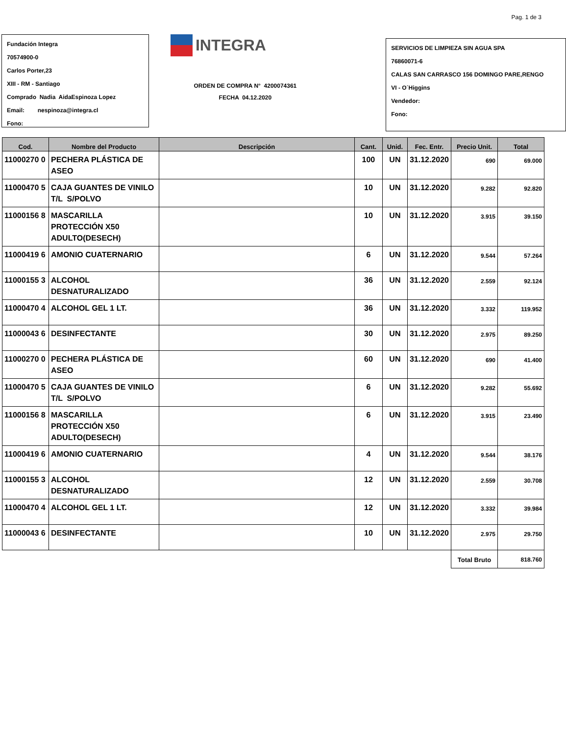Pag. 1 de 3
Fundación Integra
70574900-0
Carlos Porter,23
XIII - RM - Santiago
Comprado Nadia AidaEspinoza Lopez
Email: nespinoza@integra.cl
Fono:
INTEGRA
ORDEN DE COMPRA N° 4200074361
FECHA 04.12.2020
SERVICIOS DE LIMPIEZA SIN AGUA SPA
76860071-6
CALAS SAN CARRASCO 156 DOMINGO PARE,RENGO
VI - O´Higgins
Vendedor:
Fono:
| Cod. | Nombre del Producto | Descripción | Cant. | Unid. | Fec. Entr. | Precio Unit. | Total |
| --- | --- | --- | --- | --- | --- | --- | --- |
| 11000270 0 | PECHERA PLÁSTICA DE ASEO | | 100 | UN | 31.12.2020 | 690 | 69.000 |
| 11000470 5 | CAJA GUANTES DE VINILO T/L S/POLVO | | 10 | UN | 31.12.2020 | 9.282 | 92.820 |
| 11000156 8 | MASCARILLA PROTECCIÓN X50 ADULTO(DESECH) | | 10 | UN | 31.12.2020 | 3.915 | 39.150 |
| 11000419 6 | AMONIO CUATERNARIO | | 6 | UN | 31.12.2020 | 9.544 | 57.264 |
| 11000155 3 | ALCOHOL DESNATURALIZADO | | 36 | UN | 31.12.2020 | 2.559 | 92.124 |
| 11000470 4 | ALCOHOL GEL 1 LT. | | 36 | UN | 31.12.2020 | 3.332 | 119.952 |
| 11000043 6 | DESINFECTANTE | | 30 | UN | 31.12.2020 | 2.975 | 89.250 |
| 11000270 0 | PECHERA PLÁSTICA DE ASEO | | 60 | UN | 31.12.2020 | 690 | 41.400 |
| 11000470 5 | CAJA GUANTES DE VINILO T/L S/POLVO | | 6 | UN | 31.12.2020 | 9.282 | 55.692 |
| 11000156 8 | MASCARILLA PROTECCIÓN X50 ADULTO(DESECH) | | 6 | UN | 31.12.2020 | 3.915 | 23.490 |
| 11000419 6 | AMONIO CUATERNARIO | | 4 | UN | 31.12.2020 | 9.544 | 38.176 |
| 11000155 3 | ALCOHOL DESNATURALIZADO | | 12 | UN | 31.12.2020 | 2.559 | 30.708 |
| 11000470 4 | ALCOHOL GEL 1 LT. | | 12 | UN | 31.12.2020 | 3.332 | 39.984 |
| 11000043 6 | DESINFECTANTE | | 10 | UN | 31.12.2020 | 2.975 | 29.750 |
| | | | | | | Total Bruto | 818.760 |